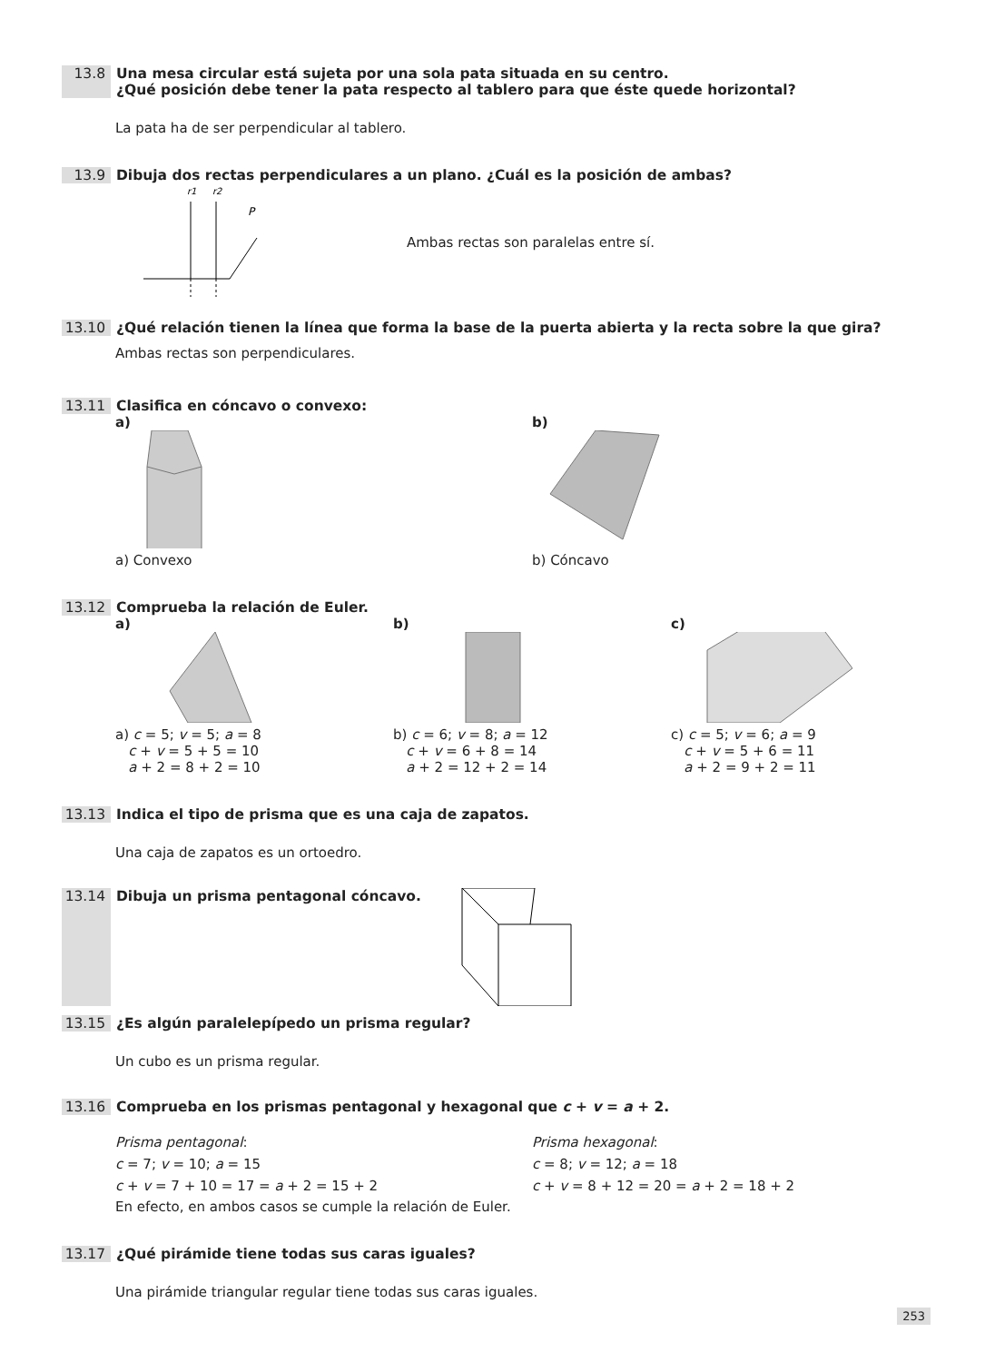13.8 Una mesa circular está sujeta por una sola pata situada en su centro.
¿Qué posición debe tener la pata respecto al tablero para que éste quede horizontal?
La pata ha de ser perpendicular al tablero.
13.9 Dibuja dos rectas perpendiculares a un plano. ¿Cuál es la posición de ambas?
r1
r2
P
Ambas rectas son paralelas entre sí.
13.10 ¿Qué relación tienen la línea que forma la base de la puerta abierta y la recta sobre la que gira?
Ambas rectas son perpendiculares.
13.11 Clasifica en cóncavo o convexo:
a)
a) Convexo
b)
b) Cóncavo
13.12 Comprueba la relación de Euler.
a)
a) c = 5; v = 5; a = 8
c + v = 5 + 5 = 10
a + 2 = 8 + 2 = 10
b)
b) c = 6; v = 8; a = 12
c + v = 6 + 8 = 14
a + 2 = 12 + 2 = 14
c)
c) c = 5; v = 6; a = 9
c + v = 5 + 6 = 11
a + 2 = 9 + 2 = 11
13.13 Indica el tipo de prisma que es una caja de zapatos.
Una caja de zapatos es un ortoedro.
13.14 Dibuja un prisma pentagonal cóncavo.
13.15 ¿Es algún paralelepípedo un prisma regular?
Un cubo es un prisma regular.
13.16 Comprueba en los prismas pentagonal y hexagonal que c + v = a + 2.
Prisma pentagonal:
c = 7; v = 10; a = 15
c + v = 7 + 10 = 17 = a + 2 = 15 + 2
Prisma hexagonal:
c = 8; v = 12; a = 18
c + v = 8 + 12 = 20 = a + 2 = 18 + 2
En efecto, en ambos casos se cumple la relación de Euler.
13.17 ¿Qué pirámide tiene todas sus caras iguales?
Una pirámide triangular regular tiene todas sus caras iguales.
253